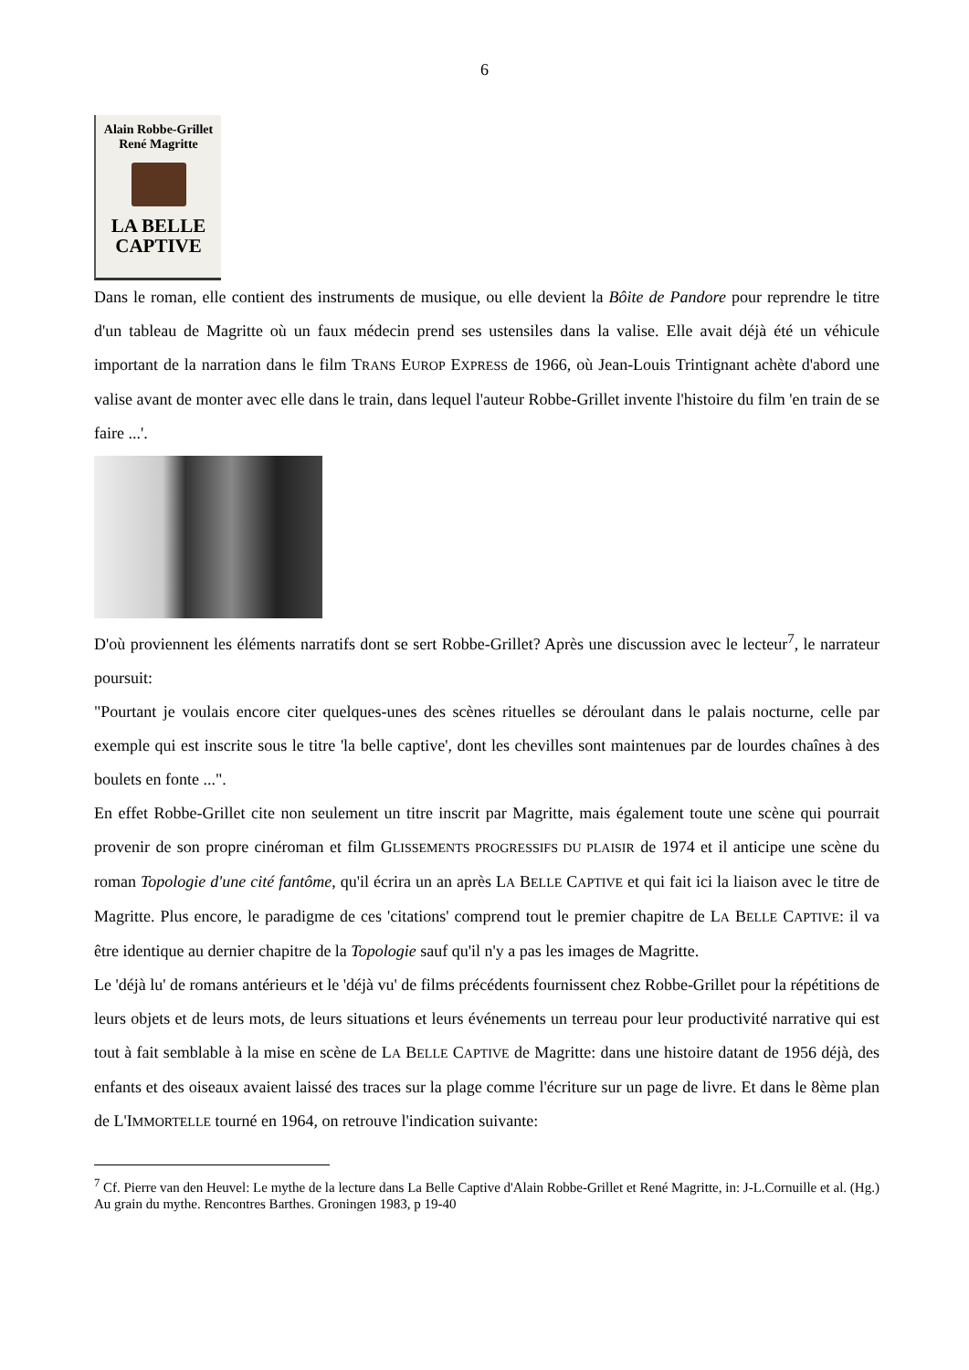6
Alain Robbe-Grillet
René Magritte
LA BELLE
CAPTIVE
Dans le roman, elle contient des instruments de musique, ou elle devient la Bôite de Pandore pour reprendre le titre d'un tableau de Magritte où un faux médecin prend ses ustensiles dans la valise. Elle avait déjà été un véhicule important de la narration dans le film TRANS EUROP EXPRESS de 1966, où Jean-Louis Trintignant achète d'abord une valise avant de monter avec elle dans le train, dans lequel l'auteur Robbe-Grillet invente l'histoire du film 'en train de se faire ...'.
D'où proviennent les éléments narratifs dont se sert Robbe-Grillet? Après une discussion avec le lecteur<sup>7</sup>, le narrateur poursuit:
"Pourtant je voulais encore citer quelques-unes des scènes rituelles se déroulant dans le palais nocturne, celle par exemple qui est inscrite sous le titre 'la belle captive', dont les chevilles sont maintenues par de lourdes chaînes à des boulets en fonte ...".
En effet Robbe-Grillet cite non seulement un titre inscrit par Magritte, mais également toute une scène qui pourrait provenir de son propre cinéroman et film GLISSEMENTS PROGRESSIFS DU PLAISIR de 1974 et il anticipe une scène du roman Topologie d'une cité fantôme, qu'il écrira un an après LA BELLE CAPTIVE et qui fait ici la liaison avec le titre de Magritte. Plus encore, le paradigme de ces 'citations' comprend tout le premier chapitre de LA BELLE CAPTIVE: il va être identique au dernier chapitre de la Topologie sauf qu'il n'y a pas les images de Magritte.
Le 'déjà lu' de romans antérieurs et le 'déjà vu' de films précédents fournissent chez Robbe-Grillet pour la répétitions de leurs objets et de leurs mots, de leurs situations et leurs événements un terreau pour leur productivité narrative qui est tout à fait semblable à la mise en scène de LA BELLE CAPTIVE de Magritte: dans une histoire datant de 1956 déjà, des enfants et des oiseaux avaient laissé des traces sur la plage comme l'écriture sur un page de livre. Et dans le 8ème plan de L'IMMORTELLE tourné en 1964, on retrouve l'indication suivante:
<sup>7</sup> Cf. Pierre van den Heuvel: Le mythe de la lecture dans La Belle Captive d'Alain Robbe-Grillet et René Magritte, in: J-L.Cornuille et al. (Hg.) Au grain du mythe. Rencontres Barthes. Groningen 1983, p 19-40